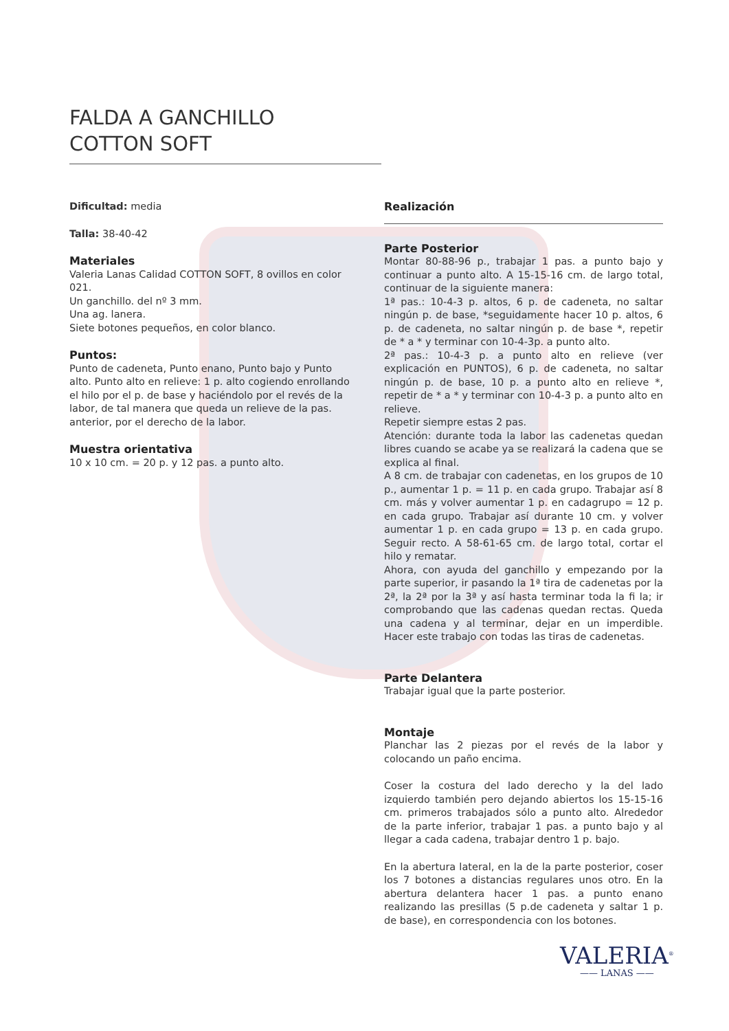FALDA A GANCHILLO
COTTON SOFT
Dificultad: media
Talla: 38-40-42
Materiales
Valeria Lanas Calidad COTTON SOFT, 8 ovillos en color 021.
Un ganchillo. del nº 3 mm.
Una ag. lanera.
Siete botones pequeños, en color blanco.
Puntos:
Punto de cadeneta, Punto enano, Punto bajo y Punto alto. Punto alto en relieve: 1 p. alto cogiendo enrollando el hilo por el p. de base y haciéndolo por el revés de la labor, de tal manera que queda un relieve de la pas. anterior, por el derecho de la labor.
Muestra orientativa
10 x 10 cm. = 20 p. y 12 pas. a punto alto.
Realización
Parte Posterior
Montar 80-88-96 p., trabajar 1 pas. a punto bajo y continuar a punto alto. A 15-15-16 cm. de largo total, continuar de la siguiente manera:
1ª pas.: 10-4-3 p. altos, 6 p. de cadeneta, no saltar ningún p. de base, *seguidamente hacer 10 p. altos, 6 p. de cadeneta, no saltar ningún p. de base *, repetir de * a * y terminar con 10-4-3p. a punto alto.
2ª pas.: 10-4-3 p. a punto alto en relieve (ver explicación en PUNTOS), 6 p. de cadeneta, no saltar ningún p. de base, 10 p. a punto alto en relieve *, repetir de * a * y terminar con 10-4-3 p. a punto alto en relieve.
Repetir siempre estas 2 pas.
Atención: durante toda la labor las cadenetas quedan libres cuando se acabe ya se realizará la cadena que se explica al final.
A 8 cm. de trabajar con cadenetas, en los grupos de 10 p., aumentar 1 p. = 11 p. en cada grupo. Trabajar así 8 cm. más y volver aumentar 1 p. en cadagrupo = 12 p. en cada grupo. Trabajar así durante 10 cm. y volver aumentar 1 p. en cada grupo = 13 p. en cada grupo. Seguir recto. A 58-61-65 cm. de largo total, cortar el hilo y rematar.
Ahora, con ayuda del ganchillo y empezando por la parte superior, ir pasando la 1ª tira de cadenetas por la 2ª, la 2ª por la 3ª y así hasta terminar toda la fi la; ir comprobando que las cadenas quedan rectas. Queda una cadena y al terminar, dejar en un imperdible. Hacer este trabajo con todas las tiras de cadenetas.
Parte Delantera
Trabajar igual que la parte posterior.
Montaje
Planchar las 2 piezas por el revés de la labor y colocando un paño encima.
Coser la costura del lado derecho y la del lado izquierdo también pero dejando abiertos los 15-15-16 cm. primeros trabajados sólo a punto alto. Alrededor de la parte inferior, trabajar 1 pas. a punto bajo y al llegar a cada cadena, trabajar dentro 1 p. bajo.
En la abertura lateral, en la de la parte posterior, coser los 7 botones a distancias regulares unos otro. En la abertura delantera hacer 1 pas. a punto enano realizando las presillas (5 p.de cadeneta y saltar 1 p. de base), en correspondencia con los botones.
VALERIA<sup>®</sup>
—— LANAS ——